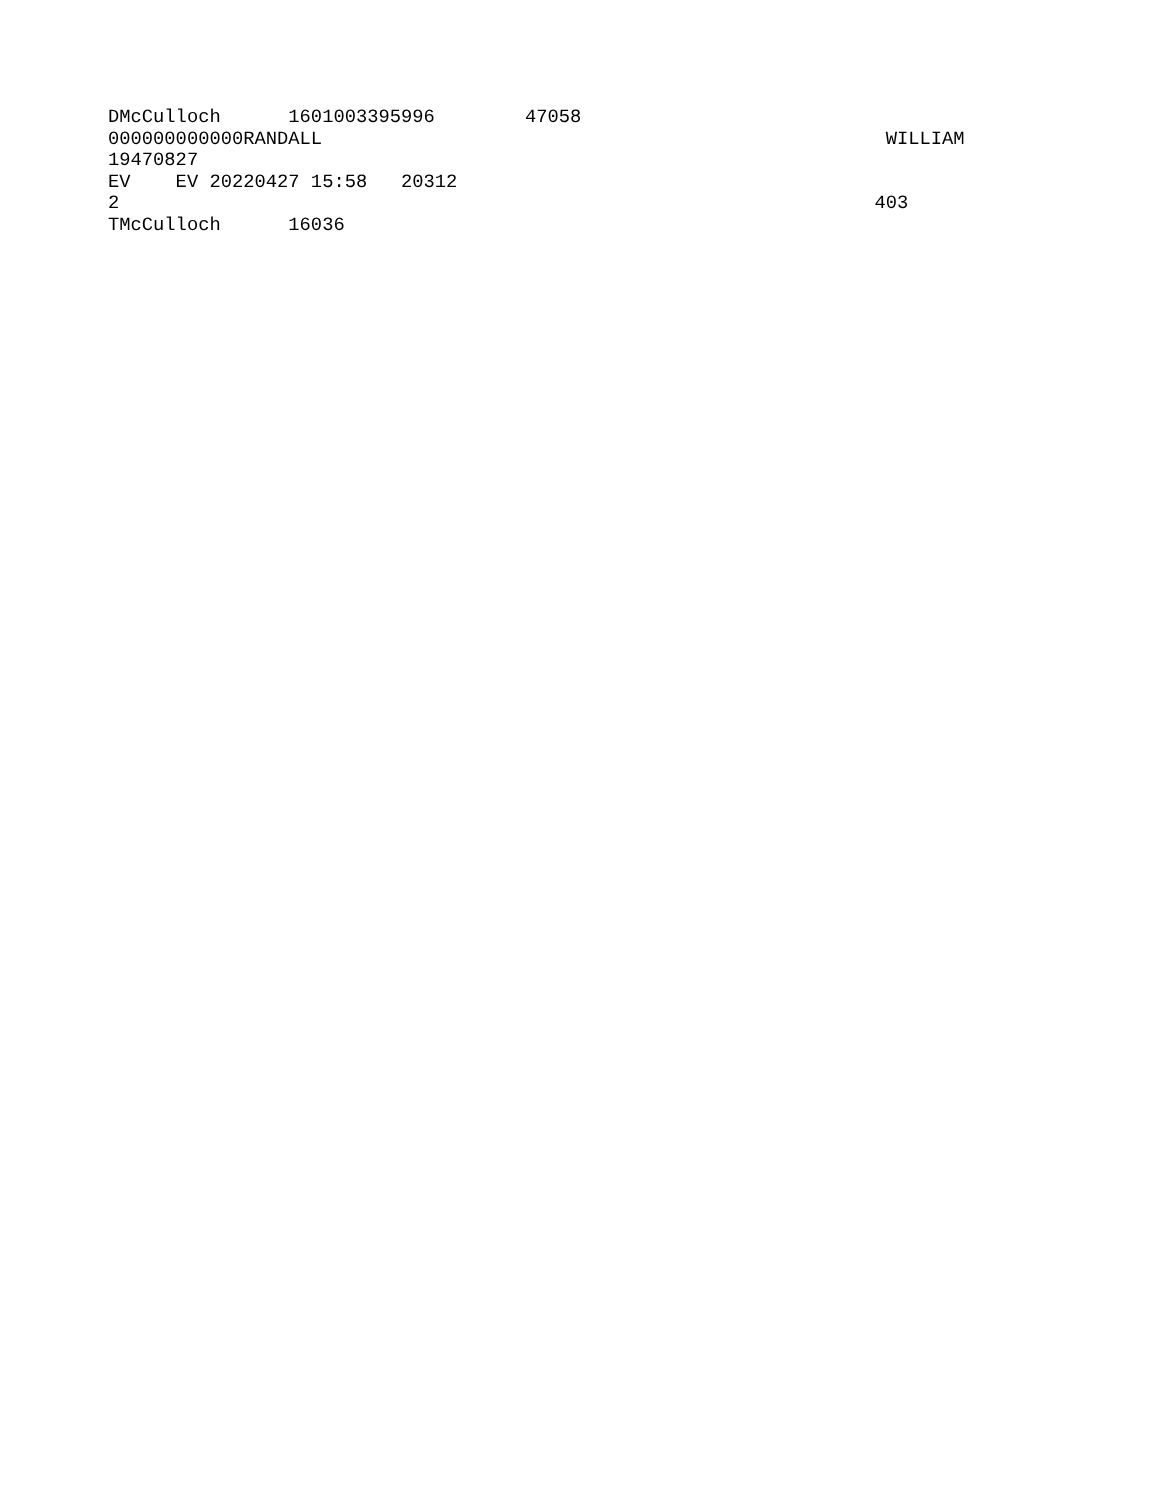DMcCulloch      1601003395996        47058
000000000000RANDALL                                                  WILLIAM
19470827
EV    EV 20220427 15:58   20312
2                                                                   403
TMcCulloch      16036